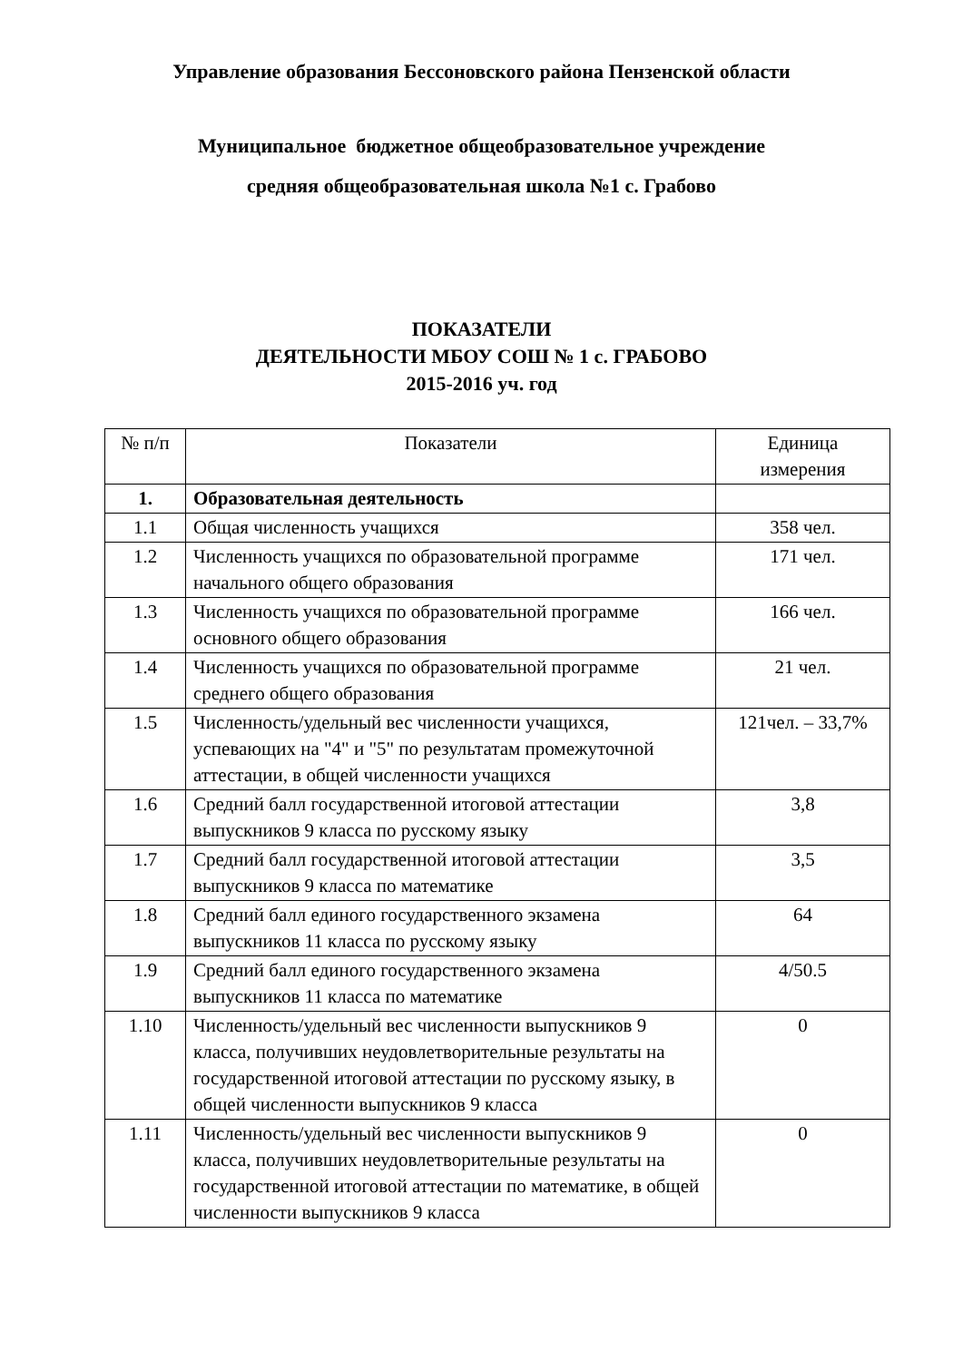Управление образования Бессоновского района Пензенской области
Муниципальное бюджетное общеобразовательное учреждение
средняя общеобразовательная школа №1 с. Грабово
ПОКАЗАТЕЛИ
ДЕЯТЕЛЬНОСТИ МБОУ СОШ № 1 с. ГРАБОВО
2015-2016 уч. год
| № п/п | Показатели | Единица измерения |
| --- | --- | --- |
| 1. | Образовательная деятельность | |
| 1.1 | Общая численность учащихся | 358 чел. |
| 1.2 | Численность учащихся по образовательной программе начального общего образования | 171 чел. |
| 1.3 | Численность учащихся по образовательной программе основного общего образования | 166 чел. |
| 1.4 | Численность учащихся по образовательной программе среднего общего образования | 21 чел. |
| 1.5 | Численность/удельный вес численности учащихся, успевающих на "4" и "5" по результатам промежуточной аттестации, в общей численности учащихся | 121чел. – 33,7% |
| 1.6 | Средний балл государственной итоговой аттестации выпускников 9 класса по русскому языку | 3,8 |
| 1.7 | Средний балл государственной итоговой аттестации выпускников 9 класса по математике | 3,5 |
| 1.8 | Средний балл единого государственного экзамена выпускников 11 класса по русскому языку | 64 |
| 1.9 | Средний балл единого государственного экзамена выпускников 11 класса по математике | 4/50.5 |
| 1.10 | Численность/удельный вес численности выпускников 9 класса, получивших неудовлетворительные результаты на государственной итоговой аттестации по русскому языку, в общей численности выпускников 9 класса | 0 |
| 1.11 | Численность/удельный вес численности выпускников 9 класса, получивших неудовлетворительные результаты на государственной итоговой аттестации по математике, в общей численности выпускников 9 класса | 0 |